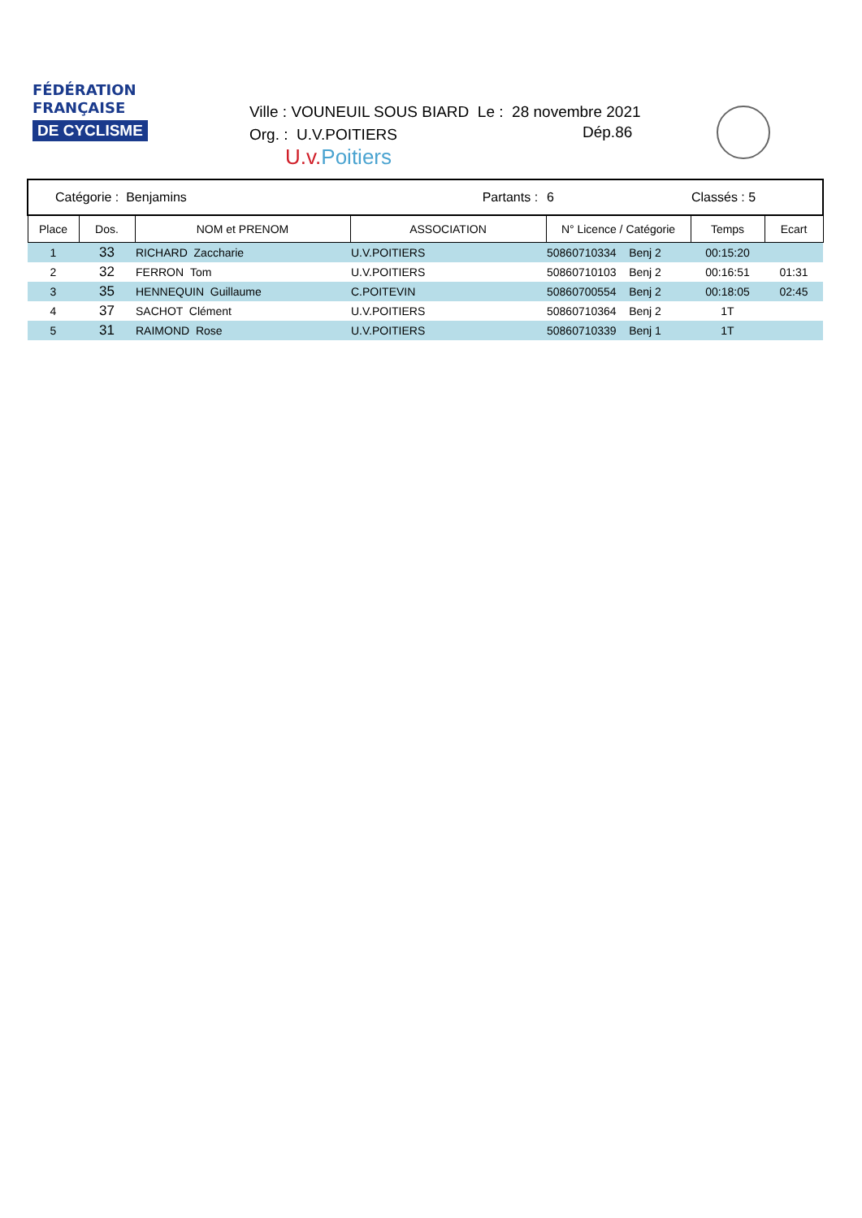FÉDÉRATION
FRANÇAISE
DE CYCLISME
Ville : VOUNEUIL SOUS BIARD Le : 28 novembre 2021
Org. : U.V.POITIERS
U.v.Poitiers
Dép.86
| Catégorie : Benjamins | | | Partants : | 6 | Classés : 5 | |
| Place | Dos. | NOM et PRENOM | ASSOCIATION | N° Licence / Catégorie | Temps | Ecart |
| 1 | 33 | RICHARD Zaccharie | U.V.POITIERS | 50860710334 Benj 2 | 00:15:20 | |
| 2 | 32 | FERRON Tom | U.V.POITIERS | 50860710103 Benj 2 | 00:16:51 | 01:31 |
| 3 | 35 | HENNEQUIN Guillaume | C.POITEVIN | 50860700554 Benj 2 | 00:18:05 | 02:45 |
| 4 | 37 | SACHOT Clément | U.V.POITIERS | 50860710364 Benj 2 | 1T | |
| 5 | 31 | RAIMOND Rose | U.V.POITIERS | 50860710339 Benj 1 | 1T | |